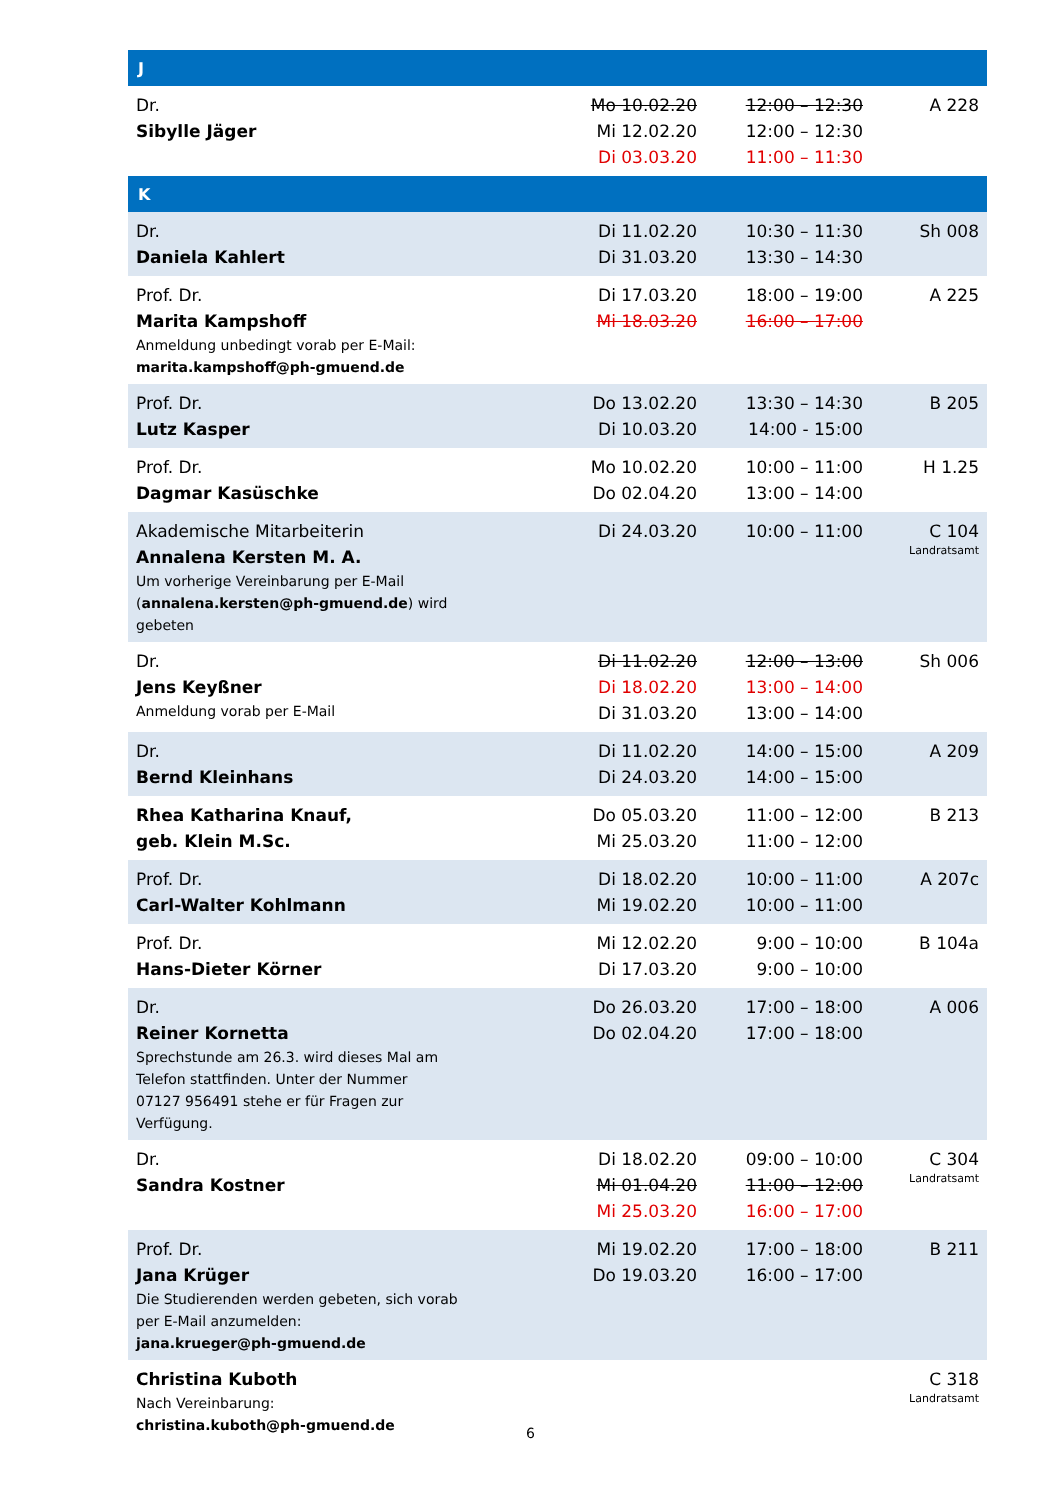| J | | | |
| --- | --- | --- | --- |
| Dr. Sibylle Jäger | Mo 10.02.20 Mi 12.02.20 Di 03.03.20 | 12:00 – 12:30 12:00 – 12:30 11:00 – 11:30 | A 228 |
| K | | | |
| Dr. Daniela Kahlert | Di 11.02.20 Di 31.03.20 | 10:30 – 11:30 13:30 – 14:30 | Sh 008 |
| Prof. Dr. Marita Kampshoff Anmeldung unbedingt vorab per E-Mail: marita.kampshoff@ph-gmuend.de | Di 17.03.20 Mi 18.03.20 | 18:00 – 19:00 16:00 – 17:00 | A 225 |
| Prof. Dr. Lutz Kasper | Do 13.02.20 Di 10.03.20 | 13:30 – 14:30 14:00 - 15:00 | B 205 |
| Prof. Dr. Dagmar Kasüschke | Mo 10.02.20 Do 02.04.20 | 10:00 – 11:00 13:00 – 14:00 | H 1.25 |
| Akademische Mitarbeiterin Annalena Kersten M. A. Um vorherige Vereinbarung per E-Mail ( annalena.kersten@ph-gmuend.de ) wird gebeten | Di 24.03.20 | 10:00 – 11:00 | C 104 Landratsamt |
| Dr. Jens Keyßner Anmeldung vorab per E-Mail | Di 11.02.20 Di 18.02.20 Di 31.03.20 | 12:00 – 13:00 13:00 – 14:00 13:00 – 14:00 | Sh 006 |
| Dr. Bernd Kleinhans | Di 11.02.20 Di 24.03.20 | 14:00 – 15:00 14:00 – 15:00 | A 209 |
| Rhea Katharina Knauf, geb. Klein M.Sc. | Do 05.03.20 Mi 25.03.20 | 11:00 – 12:00 11:00 – 12:00 | B 213 |
| Prof. Dr. Carl-Walter Kohlmann | Di 18.02.20 Mi 19.02.20 | 10:00 – 11:00 10:00 – 11:00 | A 207c |
| Prof. Dr. Hans-Dieter Körner | Mi 12.02.20 Di 17.03.20 | 9:00 – 10:00 9:00 – 10:00 | B 104a |
| Dr. Reiner Kornetta Sprechstunde am 26.3. wird dieses Mal am Telefon stattfinden. Unter der Nummer 07127 956491 stehe er für Fragen zur Verfügung. | Do 26.03.20 Do 02.04.20 | 17:00 – 18:00 17:00 – 18:00 | A 006 |
| Dr. Sandra Kostner | Di 18.02.20 Mi 01.04.20 Mi 25.03.20 | 09:00 – 10:00 11:00 – 12:00 16:00 – 17:00 | C 304 Landratsamt |
| Prof. Dr. Jana Krüger Die Studierenden werden gebeten, sich vorab per E-Mail anzumelden: jana.krueger@ph-gmuend.de | Mi 19.02.20 Do 19.03.20 | 17:00 – 18:00 16:00 – 17:00 | B 211 |
| Christina Kuboth Nach Vereinbarung: christina.kuboth@ph-gmuend.de | | | C 318 Landratsamt |
6